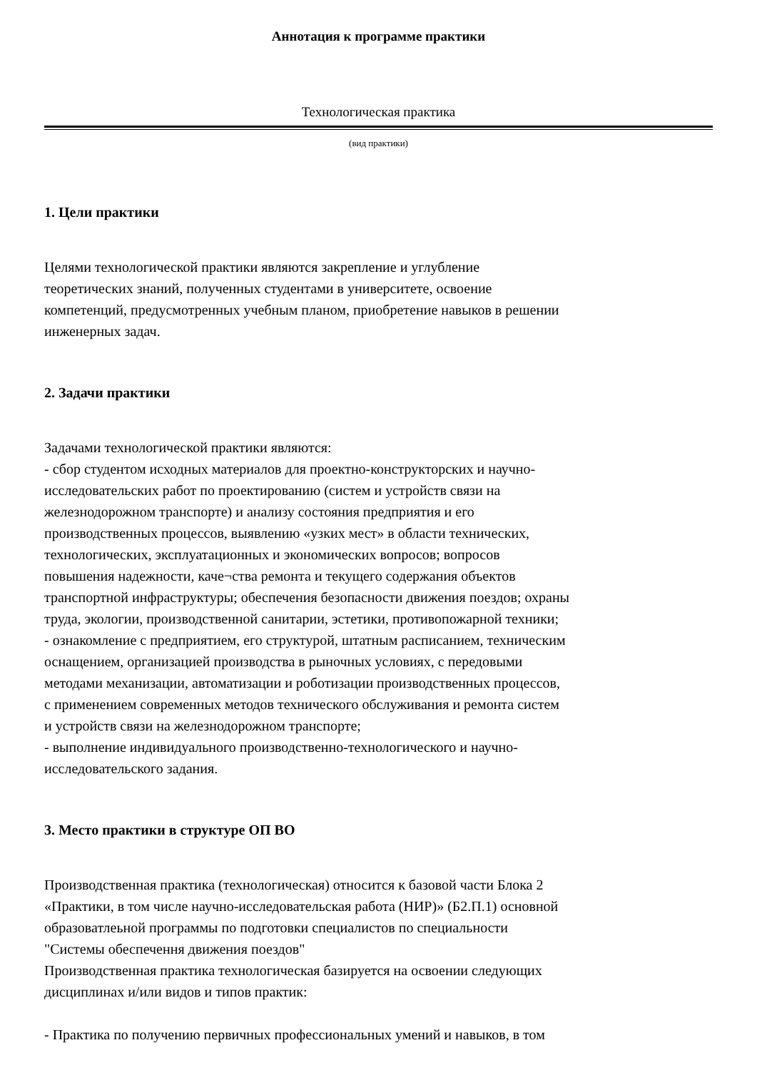Аннотация к программе практики
Технологическая практика
(вид практики)
1. Цели практики
Целями технологической практики являются закрепление и углубление
теоретических знаний, полученных студентами в университете, освоение
компетенций, предусмотренных учебным планом, приобретение навыков в решении
инженерных задач.
2. Задачи практики
Задачами технологической практики являются:
- сбор студентом исходных материалов для проектно-конструкторских и научно-
исследовательских работ по проектированию (систем и устройств связи на
железнодорожном транспорте) и анализу состояния предприятия и его
производственных процессов, выявлению «узких мест» в области технических,
технологических, эксплуатационных и экономических вопросов; вопросов
повышения надежности, каче¬ства ремонта и текущего содержания объектов
транспортной инфраструктуры; обеспечения безопасности движения поездов; охраны
труда, экологии, производственной санитарии, эстетики, противопожарной техники;
- ознакомление с предприятием, его структурой, штатным расписанием, техническим
оснащением, организацией производства в рыночных условиях, с передовыми
методами механизации, автоматизации и роботизации производственных процессов,
с применением современных методов технического обслуживания и ремонта систем
и устройств связи на железнодорожном транспорте;
- выполнение индивидуального производственно-технологического и научно-
исследовательского задания.
3. Место практики в структуре ОП ВО
Производственная практика (технологическая) относится к базовой части Блока 2
«Практики, в том числе научно-исследовательская работа (НИР)» (Б2.П.1) основной
образоватлеьной программы по подготовки специалистов по специальности
"Системы обеспечення движения поездов"
Производственная практика технологическая базируется на освоении следующих
дисциплинах и/или видов и типов практик:
- Практика по получению первичных профессиональных умений и навыков, в том